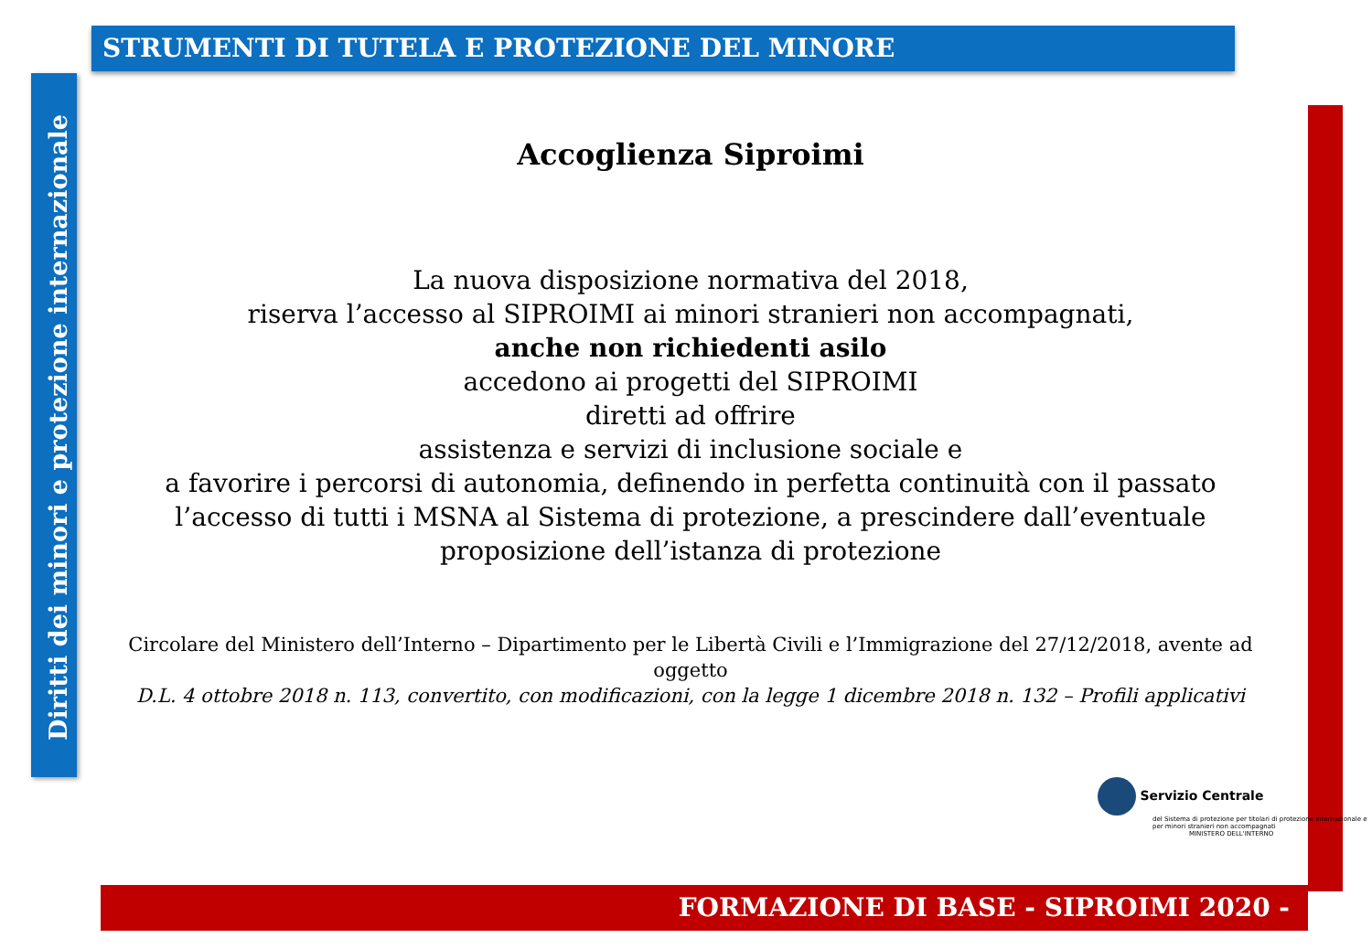STRUMENTI DI TUTELA E PROTEZIONE DEL MINORE
Diritti dei minori e protezione internazionale
Accoglienza Siproimi
La nuova disposizione normativa del 2018,
riserva l’accesso al SIPROIMI ai minori stranieri non accompagnati,
anche non richiedenti asilo
accedono ai progetti del SIPROIMI
diretti ad offrire
assistenza e servizi di inclusione sociale e
a favorire i percorsi di autonomia, definendo in perfetta continuità con il passato l’accesso di tutti i MSNA al Sistema di protezione, a prescindere dall’eventuale proposizione dell’istanza di protezione
Circolare del Ministero dell’Interno – Dipartimento per le Libertà Civili e l’Immigrazione del 27/12/2018, avente ad oggetto
D.L. 4 ottobre 2018 n. 113, convertito, con modificazioni, con la legge 1 dicembre 2018 n. 132 – Profili applicativi
Servizio Centrale
del Sistema di protezione per titolari di protezione internazionale e per minori stranieri non accompagnati
MINISTERO DELL'INTERNO
FORMAZIONE DI BASE - SIPROIMI 2020 -